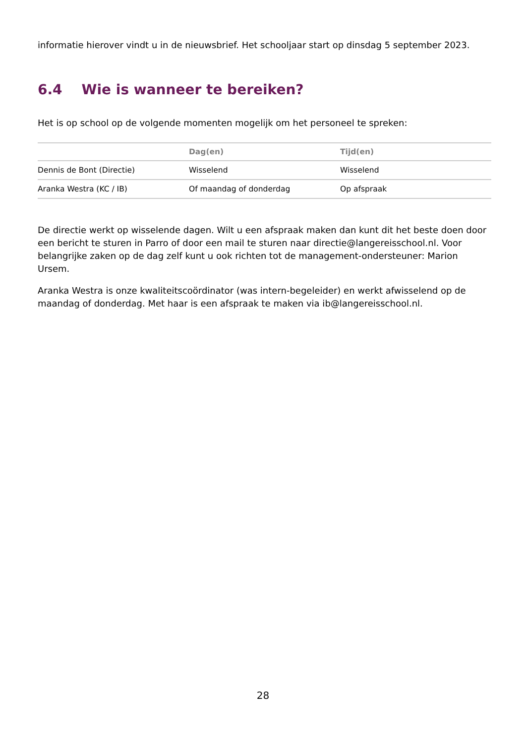informatie hierover vindt u in de nieuwsbrief. Het schooljaar start op dinsdag 5 september 2023.
6.4 Wie is wanneer te bereiken?
Het is op school op de volgende momenten mogelijk om het personeel te spreken:
| | Dag(en) | Tijd(en) |
| --- | --- | --- |
| Dennis de Bont (Directie) | Wisselend | Wisselend |
| Aranka Westra (KC / IB) | Of maandag of donderdag | Op afspraak |
De directie werkt op wisselende dagen. Wilt u een afspraak maken dan kunt dit het beste doen door een bericht te sturen in Parro of door een mail te sturen naar directie@langereisschool.nl. Voor belangrijke zaken op de dag zelf kunt u ook richten tot de management-ondersteuner: Marion Ursem.
Aranka Westra is onze kwaliteitscoördinator (was intern-begeleider) en werkt afwisselend op de maandag of donderdag. Met haar is een afspraak te maken via ib@langereisschool.nl.
28